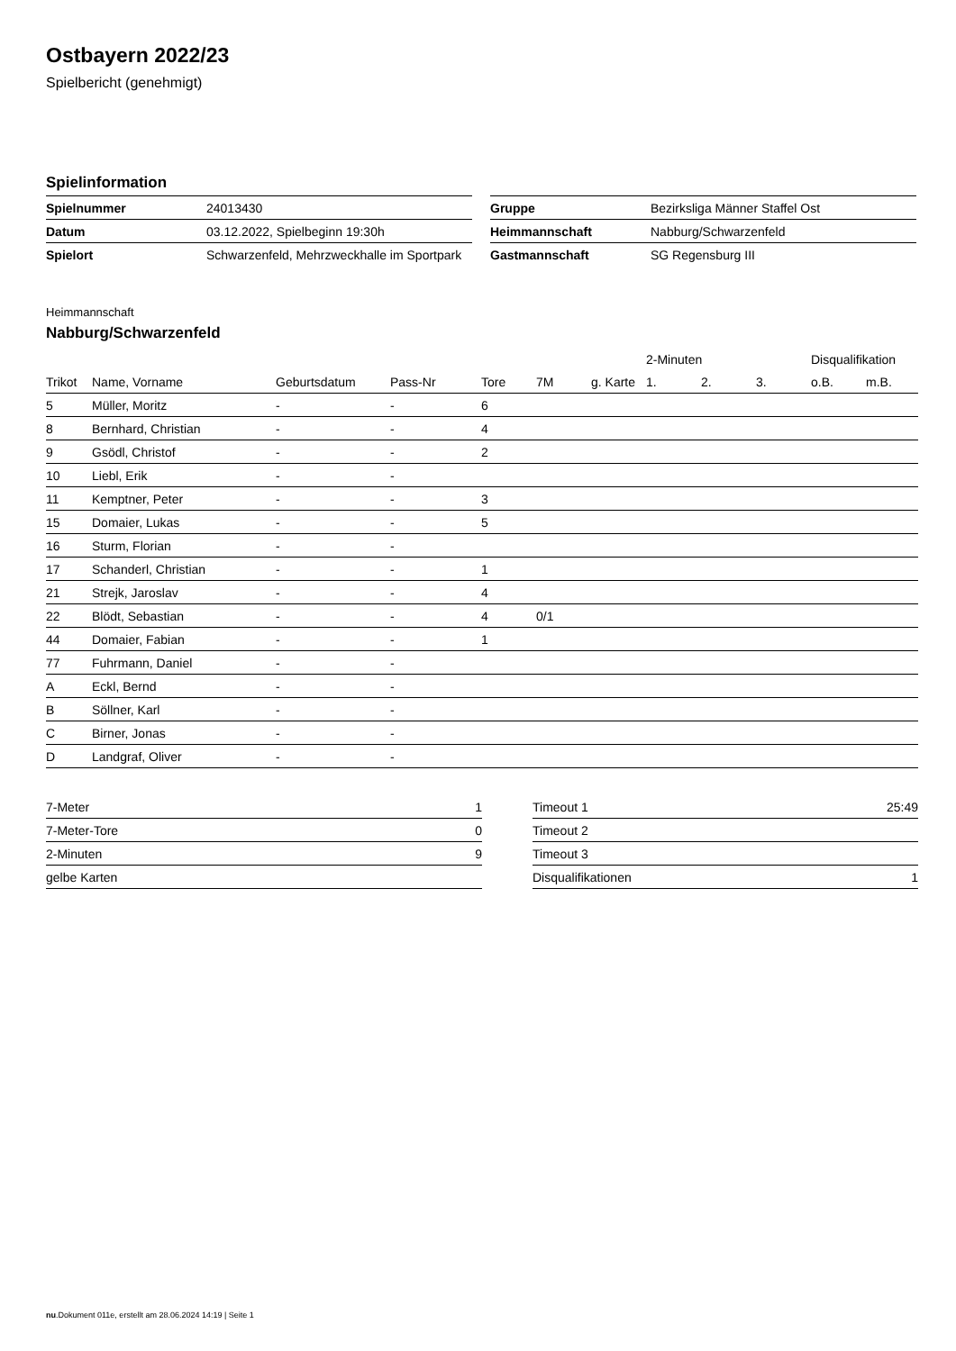Ostbayern 2022/23
Spielbericht (genehmigt)
Spielinformation
| Spielnummer | 24013430 |
| Datum | 03.12.2022, Spielbeginn 19:30h |
| Spielort | Schwarzenfeld, Mehrzweckhalle im Sportpark |
| Gruppe | Bezirksliga Männer Staffel Ost |
| Heimmannschaft | Nabburg/Schwarzenfeld |
| Gastmannschaft | SG Regensburg III |
Heimmannschaft
Nabburg/Schwarzenfeld
| | | | | | | | 2-Minuten | | | Disqualifikation | |
| --- | --- | --- | --- | --- | --- | --- | --- | --- | --- | --- | --- |
| Trikot | Name, Vorname | Geburtsdatum | Pass-Nr | Tore | 7M | g. Karte | 1. | 2. | 3. | o.B. | m.B. |
| 5 | Müller, Moritz | - | - | 6 | | | | | | | |
| 8 | Bernhard, Christian | - | - | 4 | | | | | | | |
| 9 | Gsödl, Christof | - | - | 2 | | | | | | | |
| 10 | Liebl, Erik | - | - | | | | | | | | |
| 11 | Kemptner, Peter | - | - | 3 | | | | | | | |
| 15 | Domaier, Lukas | - | - | 5 | | | | | | | |
| 16 | Sturm, Florian | - | - | | | | | | | | |
| 17 | Schanderl, Christian | - | - | 1 | | | | | | | |
| 21 | Strejk, Jaroslav | - | - | 4 | | | | | | | |
| 22 | Blödt, Sebastian | - | - | 4 | 0/1 | | | | | | |
| 44 | Domaier, Fabian | - | - | 1 | | | | | | | |
| 77 | Fuhrmann, Daniel | - | - | | | | | | | | |
| A | Eckl, Bernd | - | - | | | | | | | | |
| B | Söllner, Karl | - | - | | | | | | | | |
| C | Birner, Jonas | - | - | | | | | | | | |
| D | Landgraf, Oliver | - | - | | | | | | | | |
| 7-Meter | 1 |
| 7-Meter-Tore | 0 |
| 2-Minuten | 9 |
| gelbe Karten | |
| Timeout 1 | 25:49 |
| Timeout 2 | |
| Timeout 3 | |
| Disqualifikationen | 1 |
nu.Dokument 011e, erstellt am 28.06.2024 14:19 | Seite 1